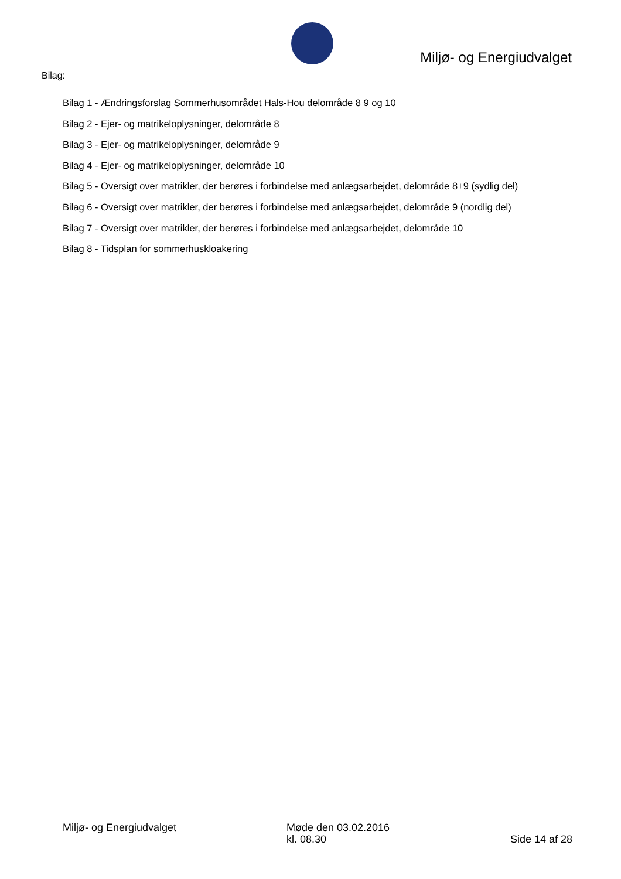Miljø- og Energiudvalget
Bilag:
Bilag 1 - Ændringsforslag Sommerhusområdet Hals-Hou delområde 8 9 og 10
Bilag 2 - Ejer- og matrikeloplysninger, delområde 8
Bilag 3 - Ejer- og matrikeloplysninger, delområde 9
Bilag 4 - Ejer- og matrikeloplysninger, delområde 10
Bilag 5 - Oversigt over matrikler, der berøres i forbindelse med anlægsarbejdet, delområde 8+9 (sydlig del)
Bilag 6 - Oversigt over matrikler, der berøres i forbindelse med anlægsarbejdet, delområde 9 (nordlig del)
Bilag 7 - Oversigt over matrikler, der berøres i forbindelse med anlægsarbejdet, delområde 10
Bilag 8 - Tidsplan for sommerhuskloakering
Miljø- og Energiudvalget Møde den 03.02.2016
kl. 08.30
Side 14 af 28